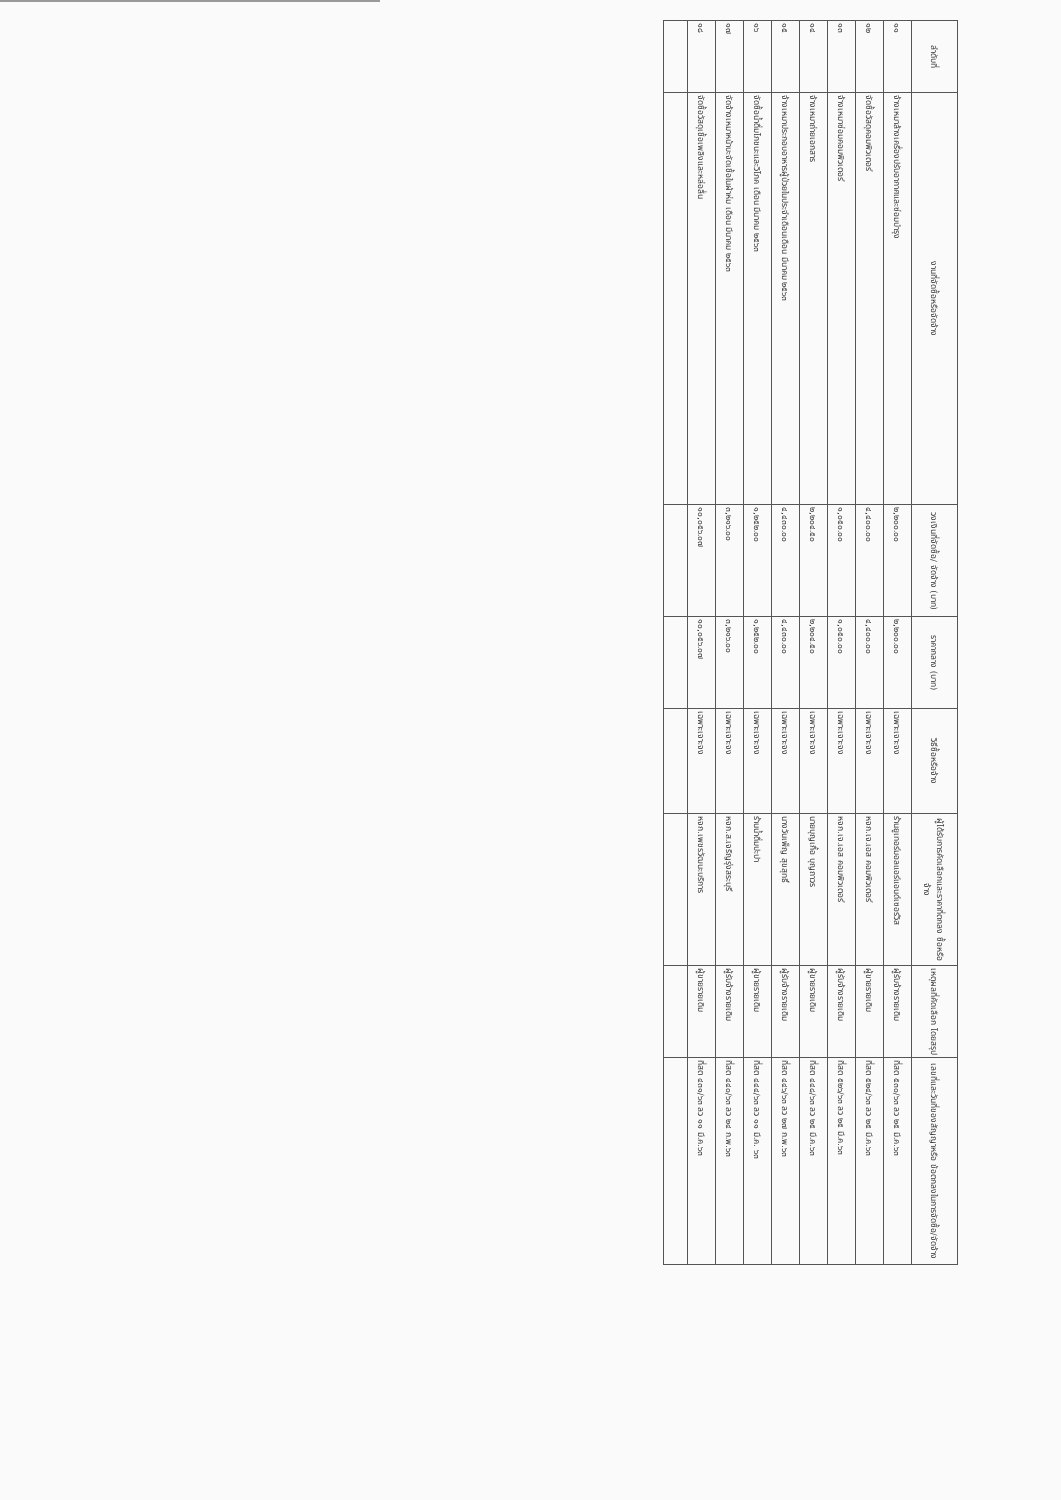| ลำดับที่ | งานที่จัดซื้อหรือจัดจ้าง | วงเงินที่จัดซื้อ/ จัดจ้าง (บาท) | ราคากลาง (บาท) | วิธีซื้อหรือจ้าง | ผู้ได้รับการคัดเลือกและราคาที่ตกลง ซื้อหรือจ้าง | เหตุผลที่คัดเลือก โดยสรุป | เลขที่และวันที่ของสัญญาหรือ ข้อตกลงในการจัดซื้อ/จัดจ้าง |
| --- | --- | --- | --- | --- | --- | --- | --- |
| ๑๑ | จ้างเหมาล้างเครื่องปรับอากาศและซ่อมบำรุง | ๒,๒๐๐.๐๐ | ๒,๒๐๐.๐๐ | เฉพาะเจาะจง | ร้านยูเทอร์มอลแอร์แอนด์เซอร์วิส | ผู้รับจ้างรายเดิม | ที่สต ๕๓๐/๖๓ ลว ๒๕ มี.ค.๖๓ |
| ๑๒ | จัดซื้อวัสดุคอมพิวเตอร์ | ๔,๔๐๐.๐๐ | ๔,๔๐๐.๐๐ | เฉพาะเจาะจง | หจก.เจ.เอส คอมพิวเตอร์ | ผู้ขายรายเดิม | ที่สต ๕๒๔/๖๓ ลว ๒๕ มี.ค.๖๓ |
| ๑๓ | จ้างเหมาซ่อมคอมพิวเตอร์ | ๑,๐๕๐.๐๐ | ๑,๐๕๐.๐๐ | เฉพาะเจาะจง | หจก.เจ.เอส คอมพิวเตอร์ | ผู้รับจ้างรายเดิม | ที่สต ๕๒๖/๖๓ ลว ๒๕ มี.ค.๖๓ |
| ๑๔ | จ้างเหมาถ่ายเอกสาร | ๒,๒๐๔.๕๐ | ๒,๒๐๔.๕๐ | เฉพาะเจาะจง | นายบุญเกื้อ บุญถาวร | ผู้ขายรายเดิม | ที่สต ๔๔๘/๖๓ ลว ๒๕ มี.ค.๖๓ |
| ๑๕ | จ้างเหมาประกอบอาหารผู้ป่วยในประจำเดือนเดือน มีนาคม ๒๕๖๓ | ๔,๔๓๐.๐๐ | ๔,๔๓๐.๐๐ | เฉพาะเจาะจง | นางวันเพ็ญ สุขสุทธิ์ | ผู้รับจ้างรายเดิม | ที่สต ๔๔๖/๖๓ ลว ๒๗ ก.พ.๖๓ |
| ๑๖ | จัดซื้อน้ำดื่มโภชนะและวิโภค เดือน มีนาคม ๒๕๖๓ | ๑,๒๕๒.๐๐ | ๑,๒๕๒.๐๐ | เฉพาะเจาะจง | ร้านน้ำดื่มปะปา | ผู้ขายรายเดิม | ที่สต ๔๔๔/๖๓ ลว ๑๑ มี.ค. ๖๓ |
| ๑๗ | จัดจ้างเหมาหน้าบะจัดเชื้อในผ้าห่ม เดือน มีนาคม ๒๕๖๓ | ๓,๒๑๖.๐๐ | ๓,๒๑๖.๐๐ | เฉพาะเจาะจง | หจก.ส.เจริญรุ่งสระบุรี | ผู้รับจ้างรายเดิม | ที่สต ๔๔๐/๖๓ ลว ๒๔ ก.พ.๖๓ |
| ๑๘ | จัดซื้อวัสดุเชื้อเพลิงและหล่อลื่น | ๑๐,๐๕๖.๐๗ | ๑๐,๐๕๖.๐๗ | เฉพาะเจาะจง | หจก.เพชรวัฒนะบริการ | ผู้ขายรายเดิม | ที่สต ๔๓๑/๖๓ ลว ๑๑ มี.ค.๖๓ |